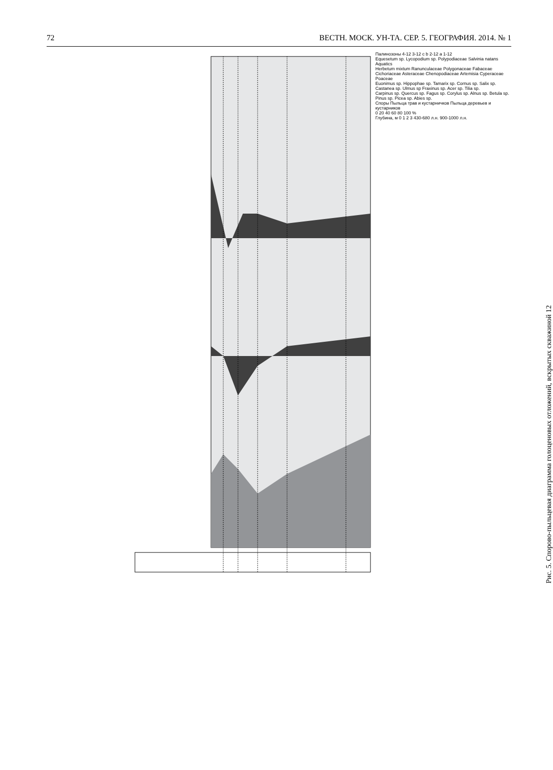72 ВЕСТН. МОСК. УН-ТА. СЕР. 5. ГЕОГРАФИЯ. 2014. № 1
Палинозоны 4-12 3-12 c b 2-12 a 1-12
Equesetum sp. Lycopodium sp. Polypodiaceae Salvinia natans Aquatics
Herbetum mixtum Ranunculaceae Polygonaceae Fabaceae Cichoriaceae Asteraceae Chenopodiaceae Artemisia Cyperaceae Poaceae
Euonimus sp. Hippophae sp. Tamarix sp. Cornus sp. Salix sp. Castanea sp. Ulmus sp Fraxinus sp. Acer sp. Tilia sp.
Carpinus sp. Quercus sp. Fagus sp. Corylus sp. Alnus sp. Betula sp. Pinus sp. Picea sp. Abies sp.
Споры Пыльца трав и кустарничков Пыльца деревьев и кустарников
0 20 40 60 80 100 %
Глубина, м 0 1 2 3 430-680 л.н. 900-1000 л.н.
Рис. 5. Спорово-пыльцевая диаграмма голоценовых отложений, вскрытых скважиной 12